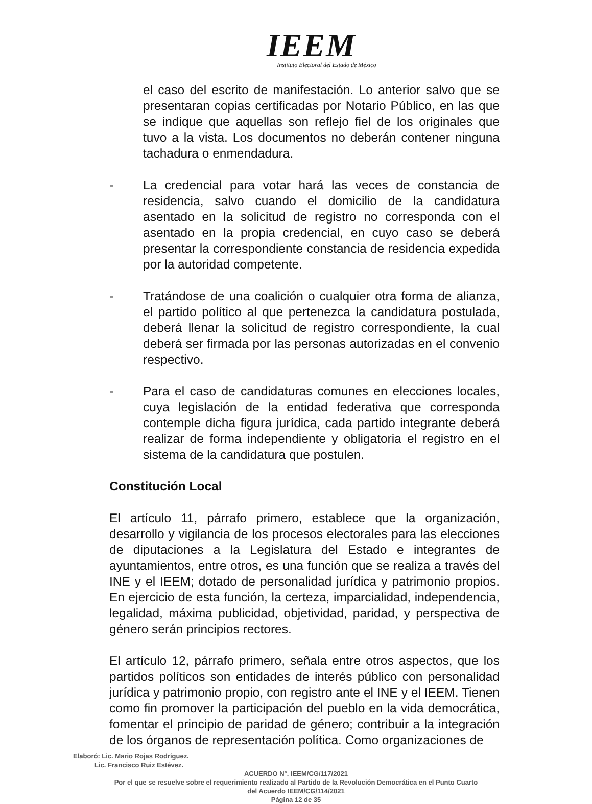IEEM
Instituto Electoral del Estado de México
el caso del escrito de manifestación. Lo anterior salvo que se presentaran copias certificadas por Notario Público, en las que se indique que aquellas son reflejo fiel de los originales que tuvo a la vista. Los documentos no deberán contener ninguna tachadura o enmendadura.
- La credencial para votar hará las veces de constancia de residencia, salvo cuando el domicilio de la candidatura asentado en la solicitud de registro no corresponda con el asentado en la propia credencial, en cuyo caso se deberá presentar la correspondiente constancia de residencia expedida por la autoridad competente.
- Tratándose de una coalición o cualquier otra forma de alianza, el partido político al que pertenezca la candidatura postulada, deberá llenar la solicitud de registro correspondiente, la cual deberá ser firmada por las personas autorizadas en el convenio respectivo.
- Para el caso de candidaturas comunes en elecciones locales, cuya legislación de la entidad federativa que corresponda contemple dicha figura jurídica, cada partido integrante deberá realizar de forma independiente y obligatoria el registro en el sistema de la candidatura que postulen.
Constitución Local
El artículo 11, párrafo primero, establece que la organización, desarrollo y vigilancia de los procesos electorales para las elecciones de diputaciones a la Legislatura del Estado e integrantes de ayuntamientos, entre otros, es una función que se realiza a través del INE y el IEEM; dotado de personalidad jurídica y patrimonio propios. En ejercicio de esta función, la certeza, imparcialidad, independencia, legalidad, máxima publicidad, objetividad, paridad, y perspectiva de género serán principios rectores.
El artículo 12, párrafo primero, señala entre otros aspectos, que los partidos políticos son entidades de interés público con personalidad jurídica y patrimonio propio, con registro ante el INE y el IEEM. Tienen como fin promover la participación del pueblo en la vida democrática, fomentar el principio de paridad de género; contribuir a la integración de los órganos de representación política. Como organizaciones de
Elaboró: Lic. Mario Rojas Rodríguez.
Lic. Francisco Ruiz Estévez.
ACUERDO N°. IEEM/CG/117/2021
Por el que se resuelve sobre el requerimiento realizado al Partido de la Revolución Democrática en el Punto Cuarto
del Acuerdo IEEM/CG/114/2021
Página 12 de 35